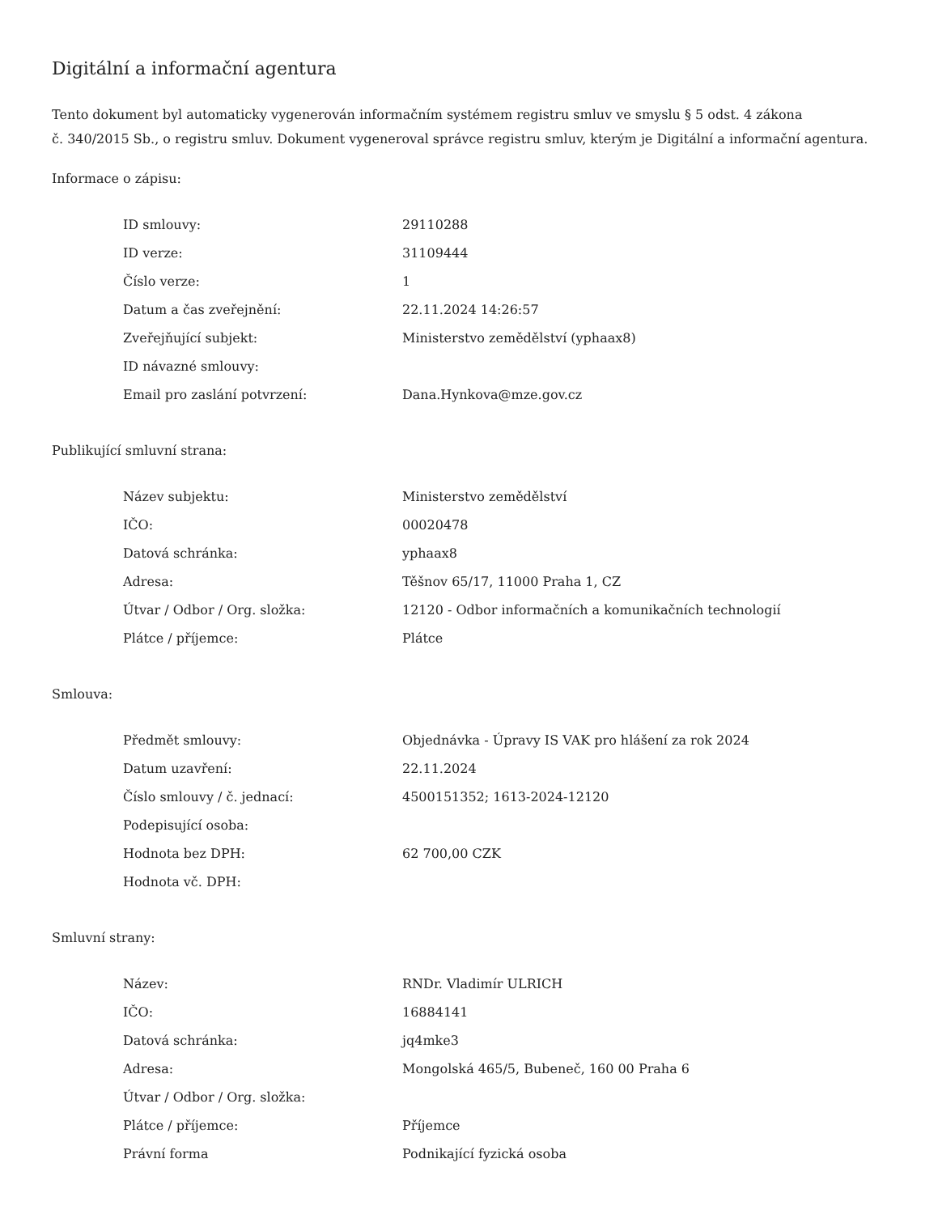Digitální a informační agentura
Tento dokument byl automaticky vygenerován informačním systémem registru smluv ve smyslu § 5 odst. 4 zákona
č. 340/2015 Sb., o registru smluv. Dokument vygeneroval správce registru smluv, kterým je Digitální a informační agentura.
Informace o zápisu:
| ID smlouvy: | 29110288 |
| ID verze: | 31109444 |
| Číslo verze: | 1 |
| Datum a čas zveřejnění: | 22.11.2024 14:26:57 |
| Zveřejňující subjekt: | Ministerstvo zemědělství (yphaax8) |
| ID návazné smlouvy: | |
| Email pro zaslání potvrzení: | Dana.Hynkova@mze.gov.cz |
Publikující smluvní strana:
| Název subjektu: | Ministerstvo zemědělství |
| IČO: | 00020478 |
| Datová schránka: | yphaax8 |
| Adresa: | Těšnov 65/17, 11000 Praha 1, CZ |
| Útvar / Odbor / Org. složka: | 12120 - Odbor informačních a komunikačních technologií |
| Plátce / příjemce: | Plátce |
Smlouva:
| Předmět smlouvy: | Objednávka - Úpravy IS VAK pro hlášení za rok 2024 |
| Datum uzavření: | 22.11.2024 |
| Číslo smlouvy / č. jednací: | 4500151352; 1613-2024-12120 |
| Podepisující osoba: | |
| Hodnota bez DPH: | 62 700,00 CZK |
| Hodnota vč. DPH: | |
Smluvní strany:
| Název: | RNDr. Vladimír ULRICH |
| IČO: | 16884141 |
| Datová schránka: | jq4mke3 |
| Adresa: | Mongolská 465/5, Bubeneč, 160 00 Praha 6 |
| Útvar / Odbor / Org. složka: | |
| Plátce / příjemce: | Příjemce |
| Právní forma | Podnikající fyzická osoba |